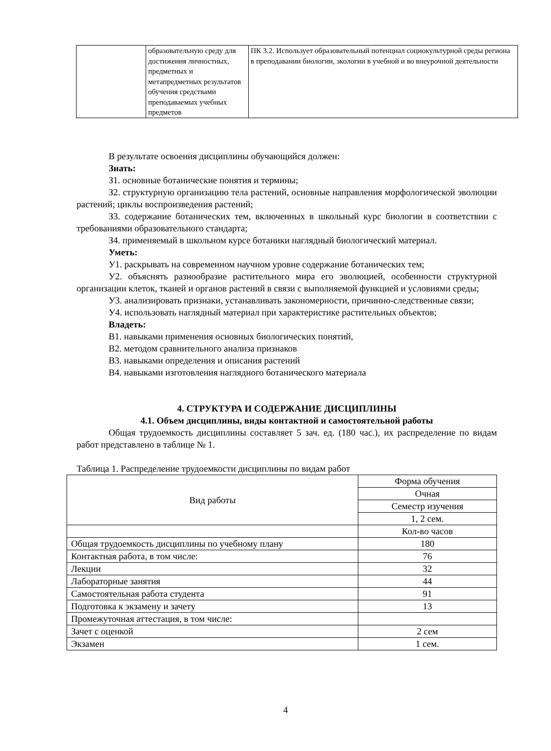| | образовательную среду для достижения личностных, предметных и метапредметных результатов обучения средствами преподаваемых учебных предметов | ПК 3.2. Использует образовательный потенциал социокультурной среды региона в преподавании биологии, экологии в учебной и во внеурочной деятельности |
В результате освоения дисциплины обучающийся должен:
Знать:
З1. основные ботанические понятия и термины;
З2. структурную организацию тела растений, основные направления морфологической эволюции растений; циклы воспроизведения растений;
З3. содержание ботанических тем, включенных в школьный курс биологии в соответствии с требованиями образовательного стандарта;
З4. применяемый в школьном курсе ботаники наглядный биологический материал.
Уметь:
У1. раскрывать на современном научном уровне содержание ботанических тем;
У2. объяснять разнообразие растительного мира его эволюцией, особенности структурной организации клеток, тканей и органов растений в связи с выполняемой функцией и условиями среды;
У3. анализировать признаки, устанавливать закономерности, причинно-следственные связи;
У4. использовать наглядный материал при характеристике растительных объектов;
Владеть:
В1. навыками применения основных биологических понятий,
В2. методом сравнительного анализа признаков
В3. навыками определения и описания растений
В4. навыками изготовления наглядного ботанического материала
4. СТРУКТУРА И СОДЕРЖАНИЕ ДИСЦИПЛИНЫ
4.1. Объем дисциплины, виды контактной и самостоятельной работы
Общая трудоемкость дисциплины составляет 5 зач. ед. (180 час.), их распределение по видам работ представлено в таблице № 1.
Таблица 1. Распределение трудоемкости дисциплины по видам работ
| Вид работы | Форма обучения |
| | Очная |
| | Семестр изучения |
| | 1, 2 сем. |
| | Кол-во часов |
| Общая трудоемкость дисциплины по учебному плану | 180 |
| Контактная работа, в том числе: | 76 |
| Лекции | 32 |
| Лабораторные занятия | 44 |
| Самостоятельная работа студента | 91 |
| Подготовка к экзамену и зачету | 13 |
| Промежуточная аттестация, в том числе: | |
| Зачет с оценкой | 2 сем |
| Экзамен | 1 сем. |
4